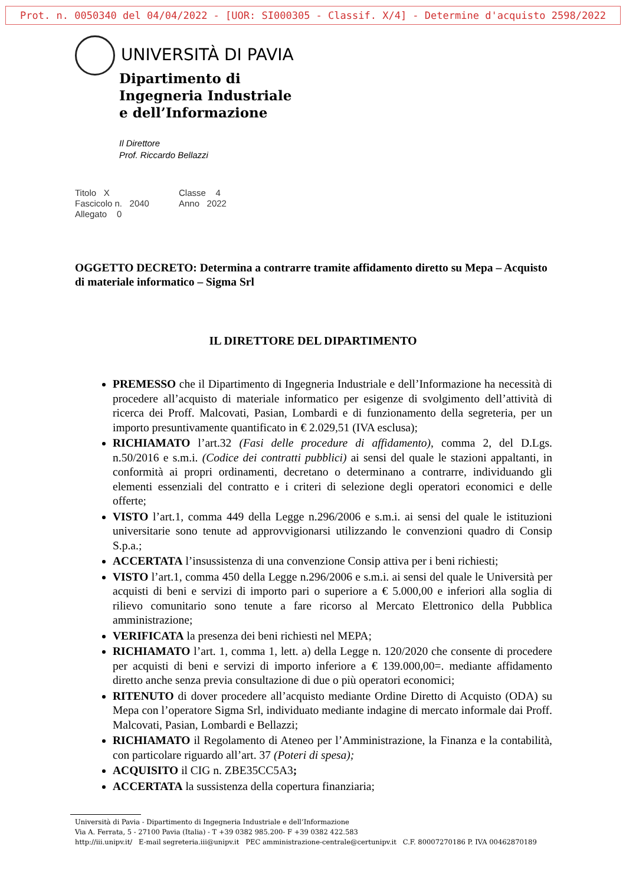Prot. n. 0050340 del 04/04/2022 - [UOR: SI000305 - Classif. X/4] - Determine d'acquisto 2598/2022
UNIVERSITÀ DI PAVIA
Dipartimento di
Ingegneria Industriale
e dell’Informazione
Il Direttore
Prof. Riccardo Bellazzi
Titolo X Classe 4
Fascicolo n. 2040 Anno 2022
Allegato 0
OGGETTO DECRETO: Determina a contrarre tramite affidamento diretto su Mepa – Acquisto di materiale informatico – Sigma Srl
IL DIRETTORE DEL DIPARTIMENTO
PREMESSO che il Dipartimento di Ingegneria Industriale e dell’Informazione ha necessità di procedere all’acquisto di materiale informatico per esigenze di svolgimento dell’attività di ricerca dei Proff. Malcovati, Pasian, Lombardi e di funzionamento della segreteria, per un importo presuntivamente quantificato in € 2.029,51 (IVA esclusa);
RICHIAMATO l’art.32 (Fasi delle procedure di affidamento), comma 2, del D.Lgs. n.50/2016 e s.m.i. (Codice dei contratti pubblici) ai sensi del quale le stazioni appaltanti, in conformità ai propri ordinamenti, decretano o determinano a contrarre, individuando gli elementi essenziali del contratto e i criteri di selezione degli operatori economici e delle offerte;
VISTO l’art.1, comma 449 della Legge n.296/2006 e s.m.i. ai sensi del quale le istituzioni universitarie sono tenute ad approvvigionarsi utilizzando le convenzioni quadro di Consip S.p.a.;
ACCERTATA l’insussistenza di una convenzione Consip attiva per i beni richiesti;
VISTO l’art.1, comma 450 della Legge n.296/2006 e s.m.i. ai sensi del quale le Università per acquisti di beni e servizi di importo pari o superiore a € 5.000,00 e inferiori alla soglia di rilievo comunitario sono tenute a fare ricorso al Mercato Elettronico della Pubblica amministrazione;
VERIFICATA la presenza dei beni richiesti nel MEPA;
RICHIAMATO l’art. 1, comma 1, lett. a) della Legge n. 120/2020 che consente di procedere per acquisti di beni e servizi di importo inferiore a € 139.000,00=. mediante affidamento diretto anche senza previa consultazione di due o più operatori economici;
RITENUTO di dover procedere all’acquisto mediante Ordine Diretto di Acquisto (ODA) su Mepa con l’operatore Sigma Srl, individuato mediante indagine di mercato informale dai Proff. Malcovati, Pasian, Lombardi e Bellazzi;
RICHIAMATO il Regolamento di Ateneo per l’Amministrazione, la Finanza e la contabilità, con particolare riguardo all’art. 37 (Poteri di spesa);
ACQUISITO il CIG n. ZBE35CC5A3;
ACCERTATA la sussistenza della copertura finanziaria;
Università di Pavia - Dipartimento di Ingegneria Industriale e dell’Informazione
Via A. Ferrata, 5 - 27100 Pavia (Italia) - T +39 0382 985.200- F +39 0382 422.583
http://iii.unipv.it/ E-mail segreteria.iii@unipv.it PEC amministrazione-centrale@certunipv.it C.F. 80007270186 P. IVA 00462870189